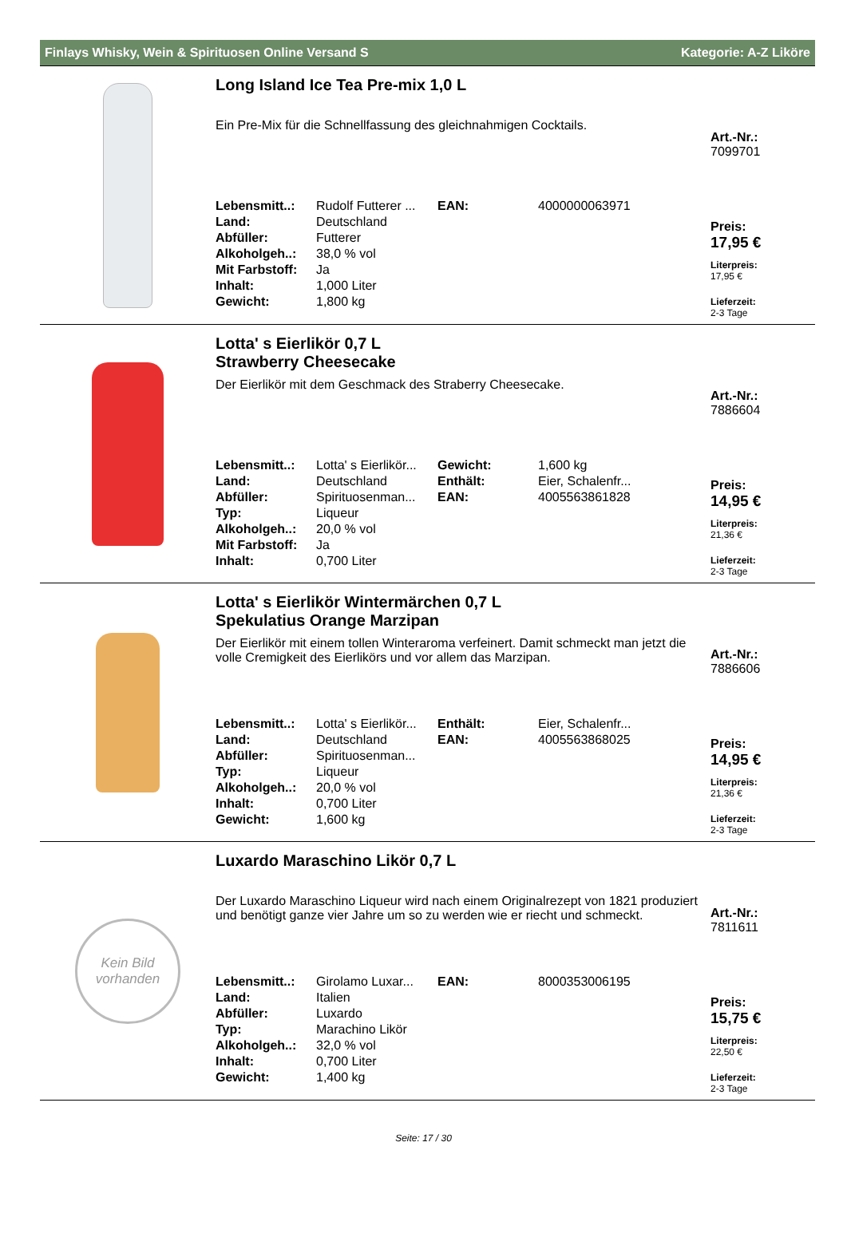Finlays Whisky, Wein & Spirituosen Online Versand S Kategorie: A-Z Liköre
Long Island Ice Tea Pre-mix 1,0 L
Ein Pre-Mix für die Schnellfassung des gleichnahmigen Cocktails.
| Lebensmitt..: | Rudolf Futterer ... | EAN: | 4000000063971 |
| Land: | Deutschland | | |
| Abfüller: | Futterer | | |
| Alkoholgeh..: | 38,0 % vol | | |
| Mit Farbstoff: | Ja | | |
| Inhalt: | 1,000 Liter | | |
| Gewicht: | 1,800 kg | | |
Art.-Nr.:
7099701
Preis:
17,95 €
Literpreis:
17,95 €
Lieferzeit:
2-3 Tage
Lotta' s Eierlikör 0,7 L
Strawberry Cheesecake
Der Eierlikör mit dem Geschmack des Straberry Cheesecake.
| Lebensmitt..: | Lotta' s Eierlikör... | Gewicht: | 1,600 kg |
| Land: | Deutschland | Enthält: | Eier, Schalenfr... |
| Abfüller: | Spirituosenman... | EAN: | 4005563861828 |
| Typ: | Liqueur | | |
| Alkoholgeh..: | 20,0 % vol | | |
| Mit Farbstoff: | Ja | | |
| Inhalt: | 0,700 Liter | | |
Art.-Nr.:
7886604
Preis:
14,95 €
Literpreis:
21,36 €
Lieferzeit:
2-3 Tage
Lotta' s Eierlikör Wintermärchen 0,7 L
Spekulatius Orange Marzipan
Der Eierlikör mit einem tollen Winteraroma verfeinert. Damit schmeckt man jetzt die volle Cremigkeit des Eierlikörs und vor allem das Marzipan.
| Lebensmitt..: | Lotta' s Eierlikör... | Enthält: | Eier, Schalenfr... |
| Land: | Deutschland | EAN: | 4005563868025 |
| Abfüller: | Spirituosenman... | | |
| Typ: | Liqueur | | |
| Alkoholgeh..: | 20,0 % vol | | |
| Inhalt: | 0,700 Liter | | |
| Gewicht: | 1,600 kg | | |
Art.-Nr.:
7886606
Preis:
14,95 €
Literpreis:
21,36 €
Lieferzeit:
2-3 Tage
Kein Bild
vorhanden
Luxardo Maraschino Likör 0,7 L
Der Luxardo Maraschino Liqueur wird nach einem Originalrezept von 1821 produziert und benötigt ganze vier Jahre um so zu werden wie er riecht und schmeckt.
| Lebensmitt..: | Girolamo Luxar... | EAN: | 8000353006195 |
| Land: | Italien | | |
| Abfüller: | Luxardo | | |
| Typ: | Marachino Likör | | |
| Alkoholgeh..: | 32,0 % vol | | |
| Inhalt: | 0,700 Liter | | |
| Gewicht: | 1,400 kg | | |
Art.-Nr.:
7811611
Preis:
15,75 €
Literpreis:
22,50 €
Lieferzeit:
2-3 Tage
Seite: 17 / 30